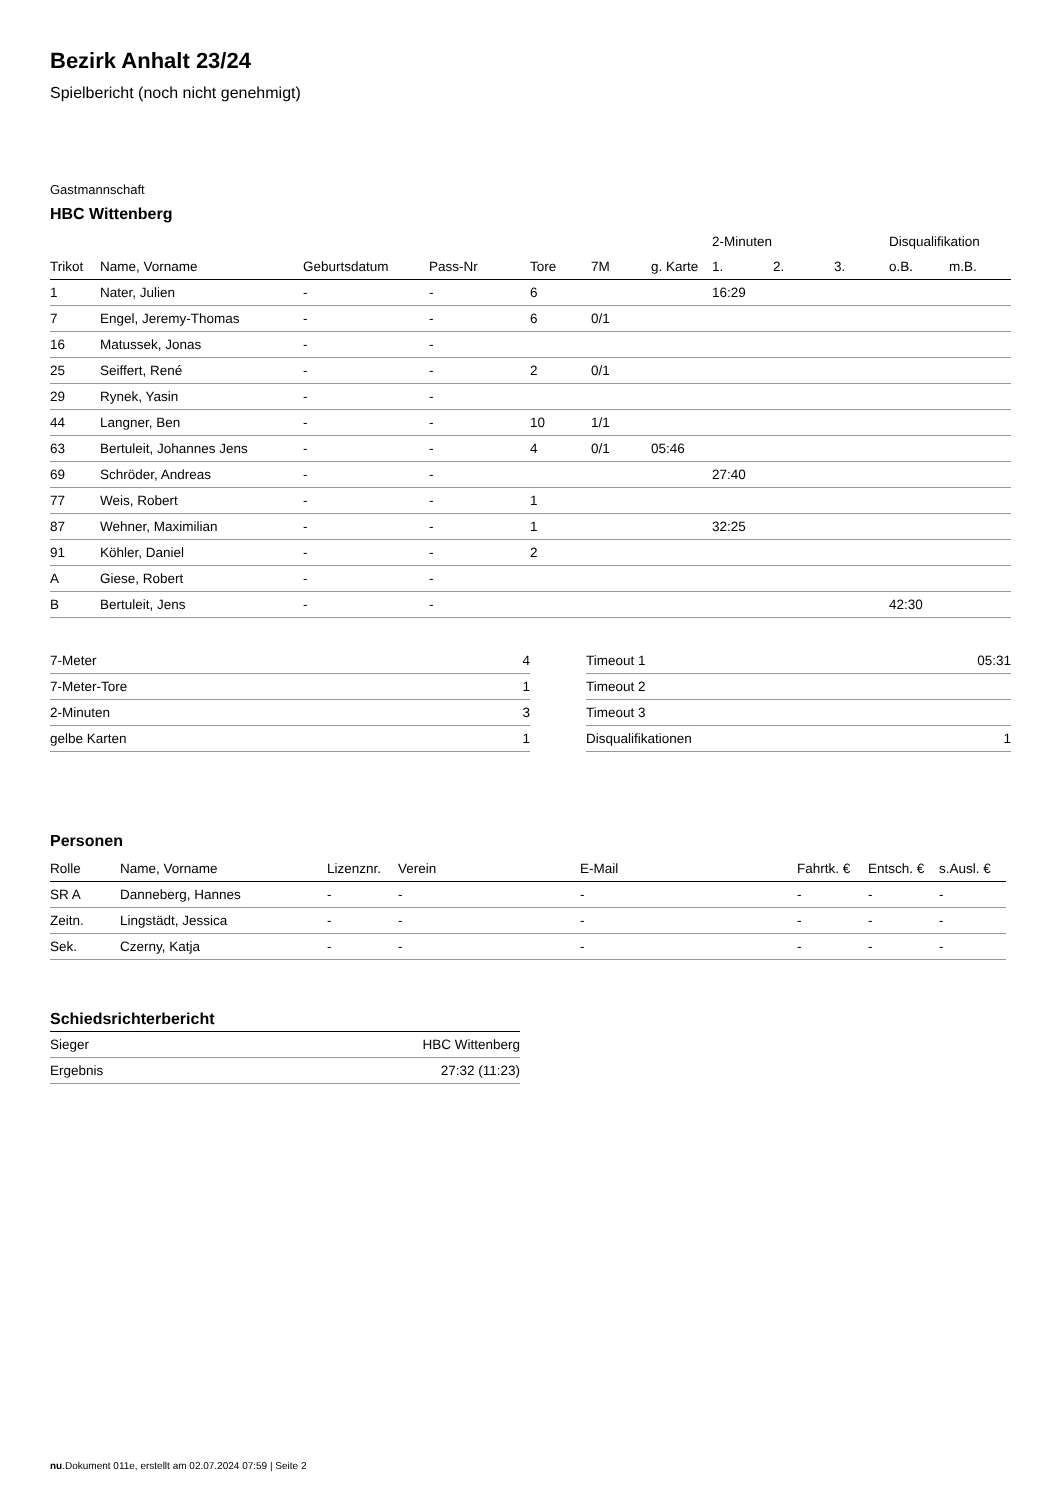Bezirk Anhalt 23/24
Spielbericht (noch nicht genehmigt)
Gastmannschaft
HBC Wittenberg
| | | | | | | | 2-Minuten | | | Disqualifikation | |
| --- | --- | --- | --- | --- | --- | --- | --- | --- | --- | --- | --- |
| Trikot | Name, Vorname | Geburtsdatum | Pass-Nr | Tore | 7M | g. Karte | 1. | 2. | 3. | o.B. | m.B. |
| 1 | Nater, Julien | - | - | 6 | | | 16:29 | | | | |
| 7 | Engel, Jeremy-Thomas | - | - | 6 | 0/1 | | | | | | |
| 16 | Matussek, Jonas | - | - | | | | | | | | |
| 25 | Seiffert, René | - | - | 2 | 0/1 | | | | | | |
| 29 | Rynek, Yasin | - | - | | | | | | | | |
| 44 | Langner, Ben | - | - | 10 | 1/1 | | | | | | |
| 63 | Bertuleit, Johannes Jens | - | - | 4 | 0/1 | 05:46 | | | | | |
| 69 | Schröder, Andreas | - | - | | | | 27:40 | | | | |
| 77 | Weis, Robert | - | - | 1 | | | | | | | |
| 87 | Wehner, Maximilian | - | - | 1 | | | 32:25 | | | | |
| 91 | Köhler, Daniel | - | - | 2 | | | | | | | |
| A | Giese, Robert | - | - | | | | | | | | |
| B | Bertuleit, Jens | - | - | | | | | | | 42:30 | |
| 7-Meter | 4 |
| 7-Meter-Tore | 1 |
| 2-Minuten | 3 |
| gelbe Karten | 1 |
| Timeout 1 | 05:31 |
| Timeout 2 | |
| Timeout 3 | |
| Disqualifikationen | 1 |
Personen
| Rolle | Name, Vorname | Lizenznr. | Verein | E-Mail | Fahrtk. € | Entsch. € | s.Ausl. € |
| --- | --- | --- | --- | --- | --- | --- | --- |
| SR A | Danneberg, Hannes | - | - | - | - | - | - |
| Zeitn. | Lingstädt, Jessica | - | - | - | - | - | - |
| Sek. | Czerny, Katja | - | - | - | - | - | - |
Schiedsrichterbericht
| Sieger | HBC Wittenberg |
| Ergebnis | 27:32 (11:23) |
nu.Dokument 011e, erstellt am 02.07.2024 07:59 | Seite 2